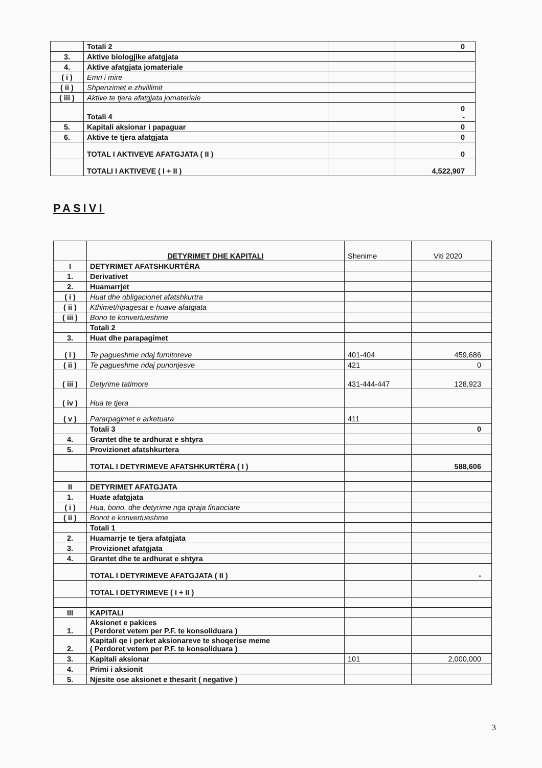| | Totali 2 | | 0 |
| 3. | Aktive biologjike afatgjata | | |
| 4. | Aktive afatgjata jomateriale | | |
| ( i ) | Emri i mire | | |
| ( ii ) | Shpenzimet e zhvillimit | | |
| ( iii ) | Aktive te tjera afatgjata jomateriale | | |
| | Totali 4 | | 0 - |
| 5. | Kapitali aksionar i papaguar | | 0 |
| 6. | Aktive te tjera afatgjata | | 0 |
| | TOTAL I AKTIVEVE AFATGJATA ( II ) | | 0 |
| | TOTALI I AKTIVEVE ( I + II ) | | 4,522,907 |
PASIVI
| | DETYRIMET DHE KAPITALI | Shenime | Viti 2020 |
| I | DETYRIMET AFATSHKURTËRA | | |
| 1. | Derivativet | | |
| 2. | Huamarrjet | | |
| ( i ) | Huat dhe obligacionet afatshkurtra | | |
| ( ii ) | Kthimet/ripagesat e huave afatgjata | | |
| ( iii ) | Bono te konvertueshme | | |
| | Totali 2 | | |
| 3. | Huat dhe parapagimet | | |
| ( i ) | Te pagueshme ndaj furnitoreve | 401-404 | 459,686 |
| ( ii ) | Te pagueshme ndaj punonjesve | 421 | 0 |
| ( iii ) | Detyrime tatimore | 431-444-447 | 128,923 |
| ( iv ) | Hua te tjera | | |
| ( v ) | Pararpagimet e arketuara | 411 | |
| | Totali 3 | | 0 |
| 4. | Grantet dhe te ardhurat e shtyra | | |
| 5. | Provizionet afatshkurtera | | |
| | TOTAL I DETYRIMEVE AFATSHKURTËRA ( I ) | | 588,606 |
| II | DETYRIMET AFATGJATA | | |
| 1. | Huate afatgjata | | |
| ( i ) | Hua, bono, dhe detyrime nga qiraja financiare | | |
| ( ii ) | Bonot e konvertueshme | | |
| | Totali 1 | | |
| 2. | Huamarrje te tjera afatgjata | | |
| 3. | Provizionet afatgjata | | |
| 4. | Grantet dhe te ardhurat e shtyra | | |
| | TOTAL I DETYRIMEVE AFATGJATA ( II ) | | - |
| | TOTAL I DETYRIMEVE ( I + II ) | | |
| III | KAPITALI | | |
| 1. | Aksionet e pakices ( Perdoret vetem per P.F. te konsoliduara ) | | |
| 2. | Kapitali qe i perket aksionareve te shoqerise meme ( Perdoret vetem per P.F. te konsoliduara ) | | |
| 3. | Kapitali aksionar | 101 | 2,000,000 |
| 4. | Primi i aksionit | | |
| 5. | Njesite ose aksionet e thesarit ( negative ) | | |
3